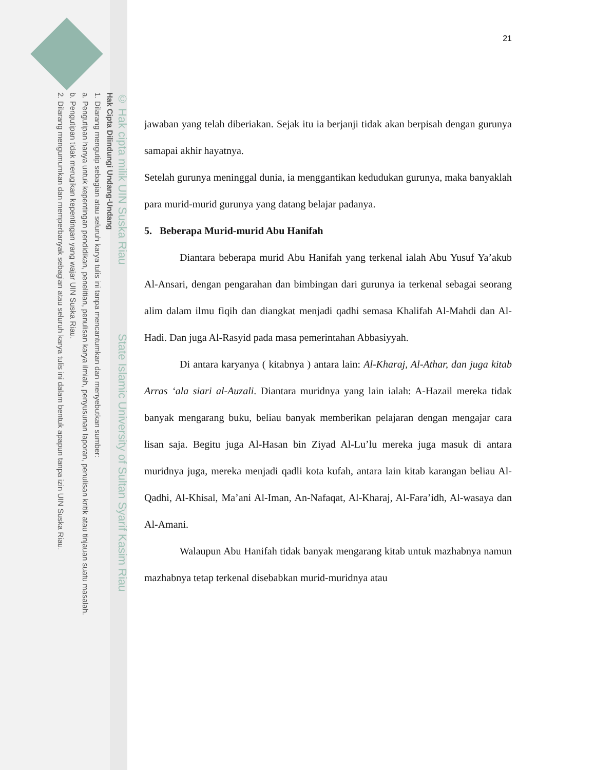© Hak cipta milik UIN Suska Riau State Islamic University of Sultan Syarif Kasim Riau
Hak Cipta Dilindungi Undang-Undang
1. Dilarang mengutip sebagian atau seluruh karya tulis ini tanpa mencantumkan dan menyebutkan sumber:
a. Pengutipan hanya untuk kepentingan pendidikan, penelitian, penulisan karya ilmiah, penyusunan laporan, penulisan kritik atau tinjauan suatu masalah.
b. Pengutipan tidak merugikan kepentingan yang wajar UIN Suska Riau.
2. Dilarang mengumumkan dan memperbanyak sebagian atau seluruh karya tulis ini dalam bentuk apapun tanpa izin UIN Suska Riau.
21
jawaban yang telah diberiakan. Sejak itu ia berjanji tidak akan berpisah dengan gurunya samapai akhir hayatnya.
Setelah gurunya meninggal dunia, ia menggantikan kedudukan gurunya, maka banyaklah para murid-murid gurunya yang datang belajar padanya.
5. Beberapa Murid-murid Abu Hanifah
Diantara beberapa murid Abu Hanifah yang terkenal ialah Abu Yusuf Ya’akub Al-Ansari, dengan pengarahan dan bimbingan dari gurunya ia terkenal sebagai seorang alim dalam ilmu fiqih dan diangkat menjadi qadhi semasa Khalifah Al-Mahdi dan Al-Hadi. Dan juga Al-Rasyid pada masa pemerintahan Abbasiyyah.
Di antara karyanya ( kitabnya ) antara lain: Al-Kharaj, Al-Athar, dan juga kitab Arras ‘ala siari al-Auzali. Diantara muridnya yang lain ialah: A-Hazail mereka tidak banyak mengarang buku, beliau banyak memberikan pelajaran dengan mengajar cara lisan saja. Begitu juga Al-Hasan bin Ziyad Al-Lu’lu mereka juga masuk di antara muridnya juga, mereka menjadi qadli kota kufah, antara lain kitab karangan beliau Al-Qadhi, Al-Khisal, Ma’ani Al-Iman, An-Nafaqat, Al-Kharaj, Al-Fara’idh, Al-wasaya dan Al-Amani.
Walaupun Abu Hanifah tidak banyak mengarang kitab untuk mazhabnya namun mazhabnya tetap terkenal disebabkan murid-muridnya atau